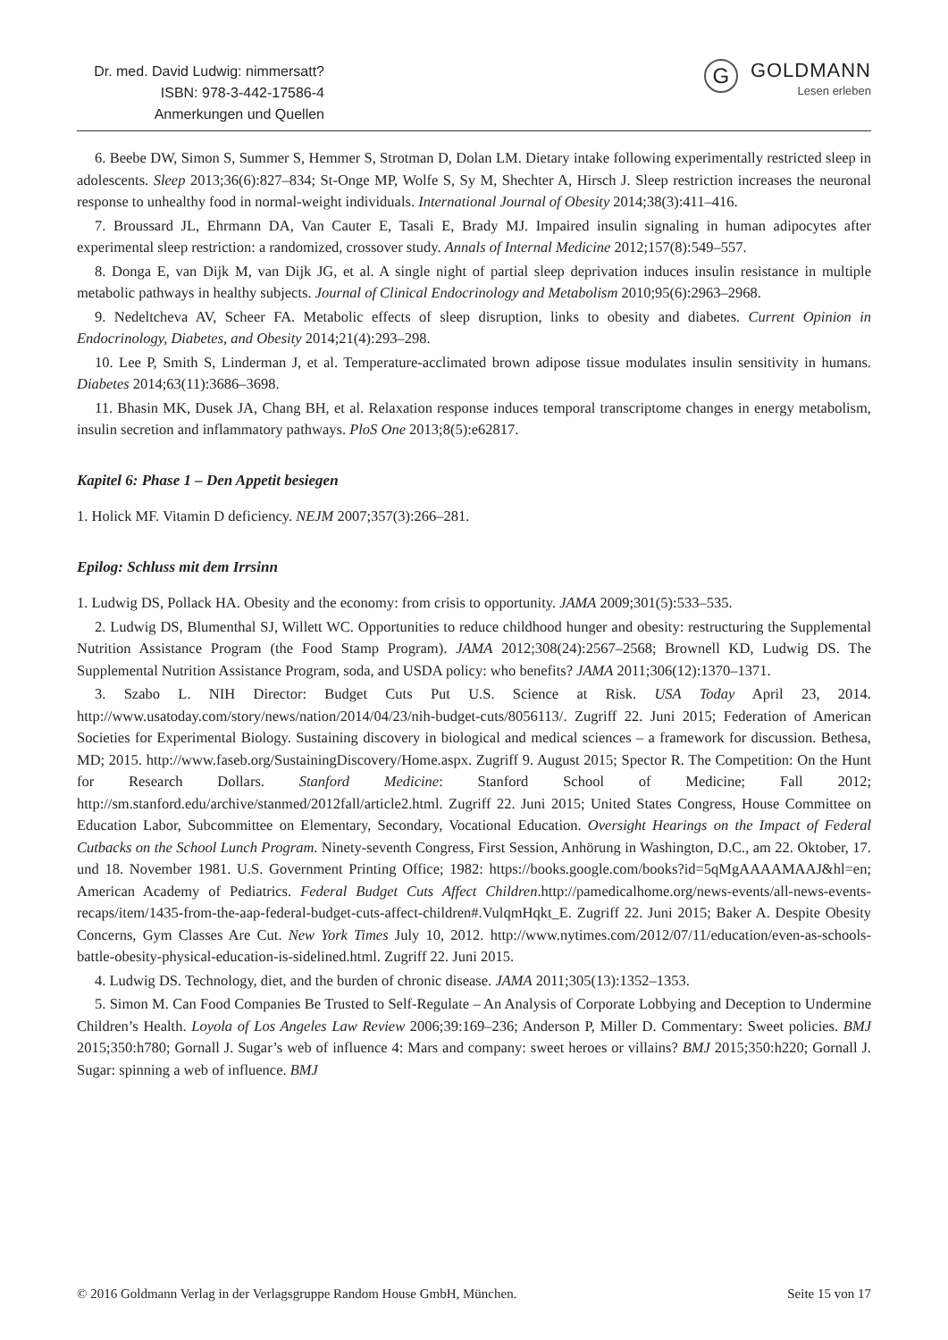Dr. med. David Ludwig: nimmersatt?
ISBN: 978-3-442-17586-4
Anmerkungen und Quellen
G
GOLDMANN
Lesen erleben
6. Beebe DW, Simon S, Summer S, Hemmer S, Strotman D, Dolan LM. Dietary intake following experimentally restricted sleep in adolescents. Sleep 2013;36(6):827–834; St-Onge MP, Wolfe S, Sy M, Shechter A, Hirsch J. Sleep restriction increases the neuronal response to unhealthy food in normal-weight individuals. International Journal of Obesity 2014;38(3):411–416.
7. Broussard JL, Ehrmann DA, Van Cauter E, Tasali E, Brady MJ. Impaired insulin signaling in human adipocytes after experimental sleep restriction: a randomized, crossover study. Annals of Internal Medicine 2012;157(8):549–557.
8. Donga E, van Dijk M, van Dijk JG, et al. A single night of partial sleep deprivation induces insulin resistance in multiple metabolic pathways in healthy subjects. Journal of Clinical Endocrinology and Metabolism 2010;95(6):2963–2968.
9. Nedeltcheva AV, Scheer FA. Metabolic effects of sleep disruption, links to obesity and diabetes. Current Opinion in Endocrinology, Diabetes, and Obesity 2014;21(4):293–298.
10. Lee P, Smith S, Linderman J, et al. Temperature-acclimated brown adipose tissue modulates insulin sensitivity in humans. Diabetes 2014;63(11):3686–3698.
11. Bhasin MK, Dusek JA, Chang BH, et al. Relaxation response induces temporal transcriptome changes in energy metabolism, insulin secretion and inflammatory pathways. PloS One 2013;8(5):e62817.
Kapitel 6: Phase 1 – Den Appetit besiegen
1. Holick MF. Vitamin D deficiency. NEJM 2007;357(3):266–281.
Epilog: Schluss mit dem Irrsinn
1. Ludwig DS, Pollack HA. Obesity and the economy: from crisis to opportunity. JAMA 2009;301(5):533–535.
2. Ludwig DS, Blumenthal SJ, Willett WC. Opportunities to reduce childhood hunger and obesity: restructuring the Supplemental Nutrition Assistance Program (the Food Stamp Program). JAMA 2012;308(24):2567–2568; Brownell KD, Ludwig DS. The Supplemental Nutrition Assistance Program, soda, and USDA policy: who benefits? JAMA 2011;306(12):1370–1371.
3. Szabo L. NIH Director: Budget Cuts Put U.S. Science at Risk. USA Today April 23, 2014. http://www.usatoday.com/story/news/nation/2014/04/23/nih-budget-cuts/8056113/. Zugriff 22. Juni 2015; Federation of American Societies for Experimental Biology. Sustaining discovery in biological and medical sciences – a framework for discussion. Bethesa, MD; 2015. http://www.faseb.org/SustainingDiscovery/Home.aspx. Zugriff 9. August 2015; Spector R. The Competition: On the Hunt for Research Dollars. Stanford Medicine: Stanford School of Medicine; Fall 2012; http://sm.stanford.edu/archive/stanmed/2012fall/article2.html. Zugriff 22. Juni 2015; United States Congress, House Committee on Education Labor, Subcommittee on Elementary, Secondary, Vocational Education. Oversight Hearings on the Impact of Federal Cutbacks on the School Lunch Program. Ninety-seventh Congress, First Session, Anhörung in Washington, D.C., am 22. Oktober, 17. und 18. November 1981. U.S. Government Printing Office; 1982: https://books.google.com/books?id=5qMgAAAAMAAJ&hl=en; American Academy of Pediatrics. Federal Budget Cuts Affect Children.http://pamedicalhome.org/news-events/all-news-events-recaps/item/1435-from-the-aap-federal-budget-cuts-affect-children#.VulqmHqkt_E. Zugriff 22. Juni 2015; Baker A. Despite Obesity Concerns, Gym Classes Are Cut. New York Times July 10, 2012. http://www.nytimes.com/2012/07/11/education/even-as-schools-battle-obesity-physical-education-is-sidelined.html. Zugriff 22. Juni 2015.
4. Ludwig DS. Technology, diet, and the burden of chronic disease. JAMA 2011;305(13):1352–1353.
5. Simon M. Can Food Companies Be Trusted to Self-Regulate – An Analysis of Corporate Lobbying and Deception to Undermine Children’s Health. Loyola of Los Angeles Law Review 2006;39:169–236; Anderson P, Miller D. Commentary: Sweet policies. BMJ 2015;350:h780; Gornall J. Sugar’s web of influence 4: Mars and company: sweet heroes or villains? BMJ 2015;350:h220; Gornall J. Sugar: spinning a web of influence. BMJ
© 2016 Goldmann Verlag in der Verlagsgruppe Random House GmbH, München. Seite 15 von 17